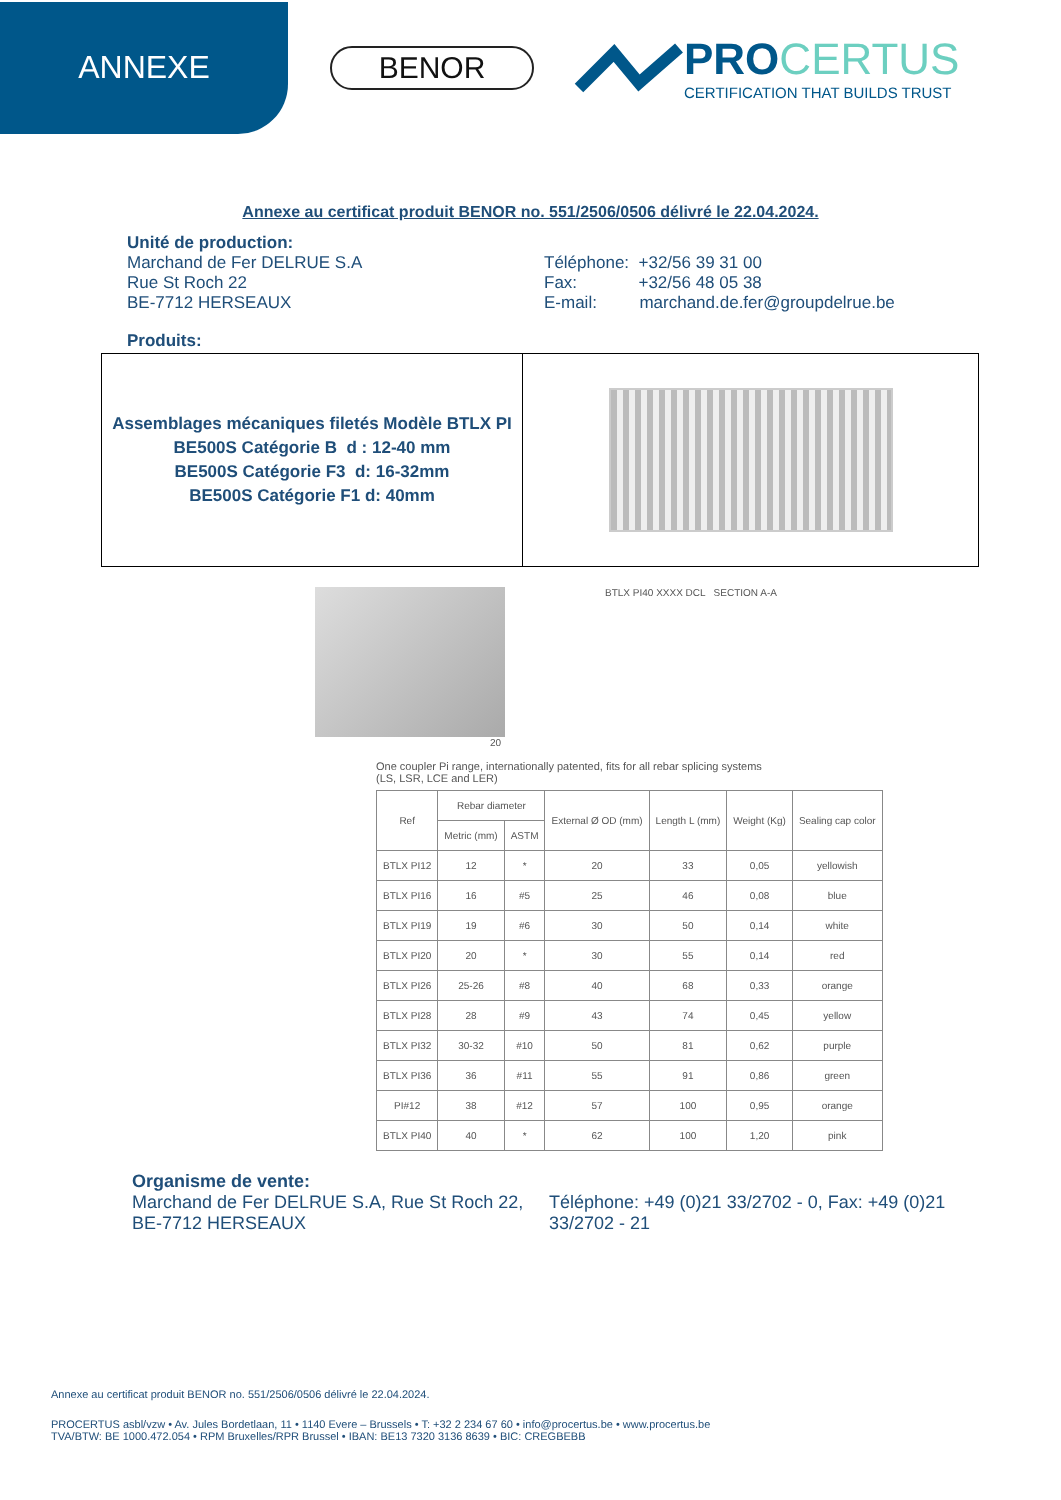ANNEXE
BENOR
PROCERTUS
CERTIFICATION THAT BUILDS TRUST
Annexe au certificat produit BENOR no. 551/2506/0506 délivré le 22.04.2024.
Unité de production:
Marchand de Fer DELRUE S.A
Rue St Roch 22
BE-7712 HERSEAUX
Téléphone: +32/56 39 31 00
Fax: +32/56 48 05 38
E-mail: marchand.de.fer@groupdelrue.be
Produits:
| Assemblages mécaniques filetés Modèle BTLX PI BE500S Catégorie B d : 12-40 mm BE500S Catégorie F3 d: 16-32mm BE500S Catégorie F1 d: 40mm | |
BTLX PI40 XXXX DCL SECTION A-A
20
One coupler Pi range, internationally patented, fits for all rebar splicing systems
(LS, LSR, LCE and LER)
| Ref | Rebar diameter | | External Ø OD (mm) | Length L (mm) | Weight (Kg) | Sealing cap color |
| --- | --- | --- | --- | --- | --- | --- |
| | Metric (mm) | ASTM | | | | |
| BTLX PI12 | 12 | * | 20 | 33 | 0,05 | yellowish |
| BTLX PI16 | 16 | #5 | 25 | 46 | 0,08 | blue |
| BTLX PI19 | 19 | #6 | 30 | 50 | 0,14 | white |
| BTLX PI20 | 20 | * | 30 | 55 | 0,14 | red |
| BTLX PI26 | 25-26 | #8 | 40 | 68 | 0,33 | orange |
| BTLX PI28 | 28 | #9 | 43 | 74 | 0,45 | yellow |
| BTLX PI32 | 30-32 | #10 | 50 | 81 | 0,62 | purple |
| BTLX PI36 | 36 | #11 | 55 | 91 | 0,86 | green |
| PI#12 | 38 | #12 | 57 | 100 | 0,95 | orange |
| BTLX PI40 | 40 | * | 62 | 100 | 1,20 | pink |
Organisme de vente:
Marchand de Fer DELRUE S.A, Rue St Roch 22, BE-7712 HERSEAUX
Téléphone: +49 (0)21 33/2702 - 0, Fax: +49 (0)21 33/2702 - 21
Annexe au certificat produit BENOR no. 551/2506/0506 délivré le 22.04.2024.
PROCERTUS asbl/vzw • Av. Jules Bordetlaan, 11 • 1140 Evere – Brussels • T: +32 2 234 67 60 • info@procertus.be • www.procertus.be
TVA/BTW: BE 1000.472.054 • RPM Bruxelles/RPR Brussel • IBAN: BE13 7320 3136 8639 • BIC: CREGBEBB